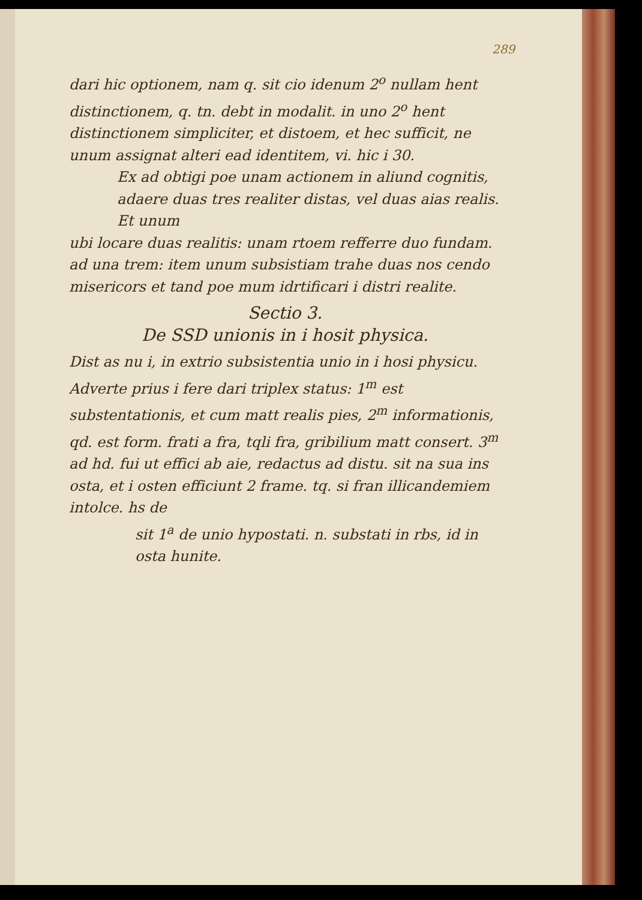289
dari hic optionem, nam q. sit cio idenum 2<sup>o</sup> nullam hent distinctionem, q. tn. debt in modalit. in uno 2<sup>o</sup> hent distinctionem simpliciter, et distoem, et hec sufficit, ne unum assignat alteri ead identitem, vi. hic i 30.
Ex ad obtigi poe unam actionem in aliund cognitis, adaere duas tres realiter distas, vel duas aias realis. Et unum
ubi locare duas realitis: unam rtoem refferre duo fundam. ad una trem: item unum subsistiam trahe duas nos cendo misericors et tand poe mum idrtificari i distri realite.
Sectio 3.
De SSD unionis in i hosit physica.
Dist as nu i, in extrio subsistentia unio in i hosi physicu. Adverte prius i fere dari triplex status: 1<sup>m</sup> est substentationis, et cum matt realis pies, 2<sup>m</sup> informationis, qd. est form. frati a fra, tqli fra, gribilium matt consert. 3<sup>m</sup> ad hd. fui ut effici ab aie, redactus ad distu. sit na sua ins osta, et i osten efficiunt 2 frame. tq. si fran illicandemiem intolce. hs de
sit 1<sup>a</sup> de unio hypostati. n. substati in rbs, id in osta hunite.